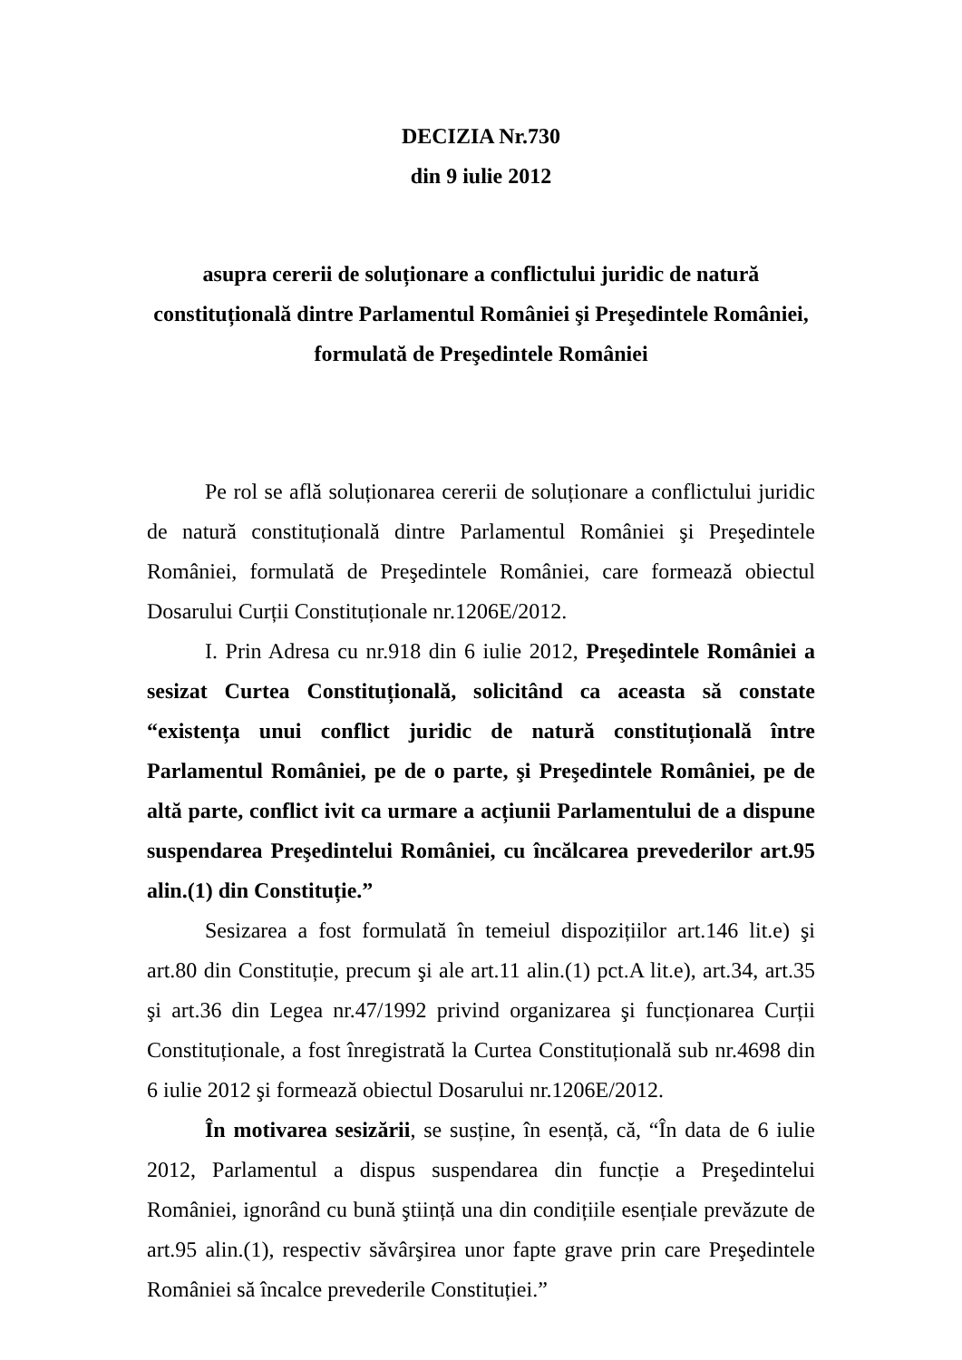DECIZIA Nr.730
din 9 iulie 2012
asupra cererii de soluționare a conflictului juridic de natură constituțională dintre Parlamentul României şi Preşedintele României, formulată de Preşedintele României
Pe rol se află soluționarea cererii de soluționare a conflictului juridic de natură constituțională dintre Parlamentul României şi Preşedintele României, formulată de Preşedintele României, care formează obiectul Dosarului Curții Constituționale nr.1206E/2012.
I. Prin Adresa cu nr.918 din 6 iulie 2012, Preşedintele României a sesizat Curtea Constituțională, solicitând ca aceasta să constate “existența unui conflict juridic de natură constituțională între Parlamentul României, pe de o parte, şi Preşedintele României, pe de altă parte, conflict ivit ca urmare a acțiunii Parlamentului de a dispune suspendarea Preşedintelui României, cu încălcarea prevederilor art.95 alin.(1) din Constituție.”
Sesizarea a fost formulată în temeiul dispozițiilor art.146 lit.e) şi art.80 din Constituție, precum şi ale art.11 alin.(1) pct.A lit.e), art.34, art.35 şi art.36 din Legea nr.47/1992 privind organizarea şi funcționarea Curții Constituționale, a fost înregistrată la Curtea Constituțională sub nr.4698 din 6 iulie 2012 şi formează obiectul Dosarului nr.1206E/2012.
În motivarea sesizării, se susține, în esență, că, “În data de 6 iulie 2012, Parlamentul a dispus suspendarea din funcție a Preşedintelui României, ignorând cu bună ştiință una din condițiile esențiale prevăzute de art.95 alin.(1), respectiv săvârşirea unor fapte grave prin care Preşedintele României să încalce prevederile Constituției.”